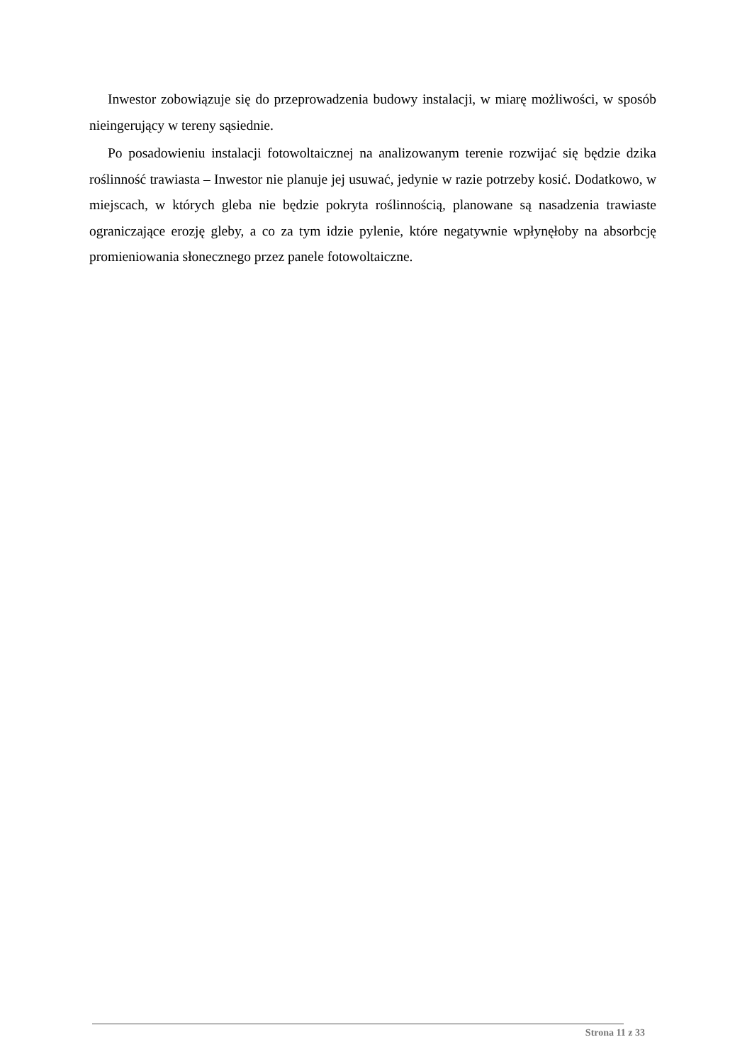Inwestor zobowiązuje się do przeprowadzenia budowy instalacji, w miarę możliwości, w sposób nieingerujący w tereny sąsiednie.
Po posadowieniu instalacji fotowoltaicznej na analizowanym terenie rozwijać się będzie dzika roślinność trawiasta – Inwestor nie planuje jej usuwać, jedynie w razie potrzeby kosić. Dodatkowo, w miejscach, w których gleba nie będzie pokryta roślinnością, planowane są nasadzenia trawiaste ograniczające erozję gleby, a co za tym idzie pylenie, które negatywnie wpłynęłoby na absorbcję promieniowania słonecznego przez panele fotowoltaiczne.
Strona 11 z 33